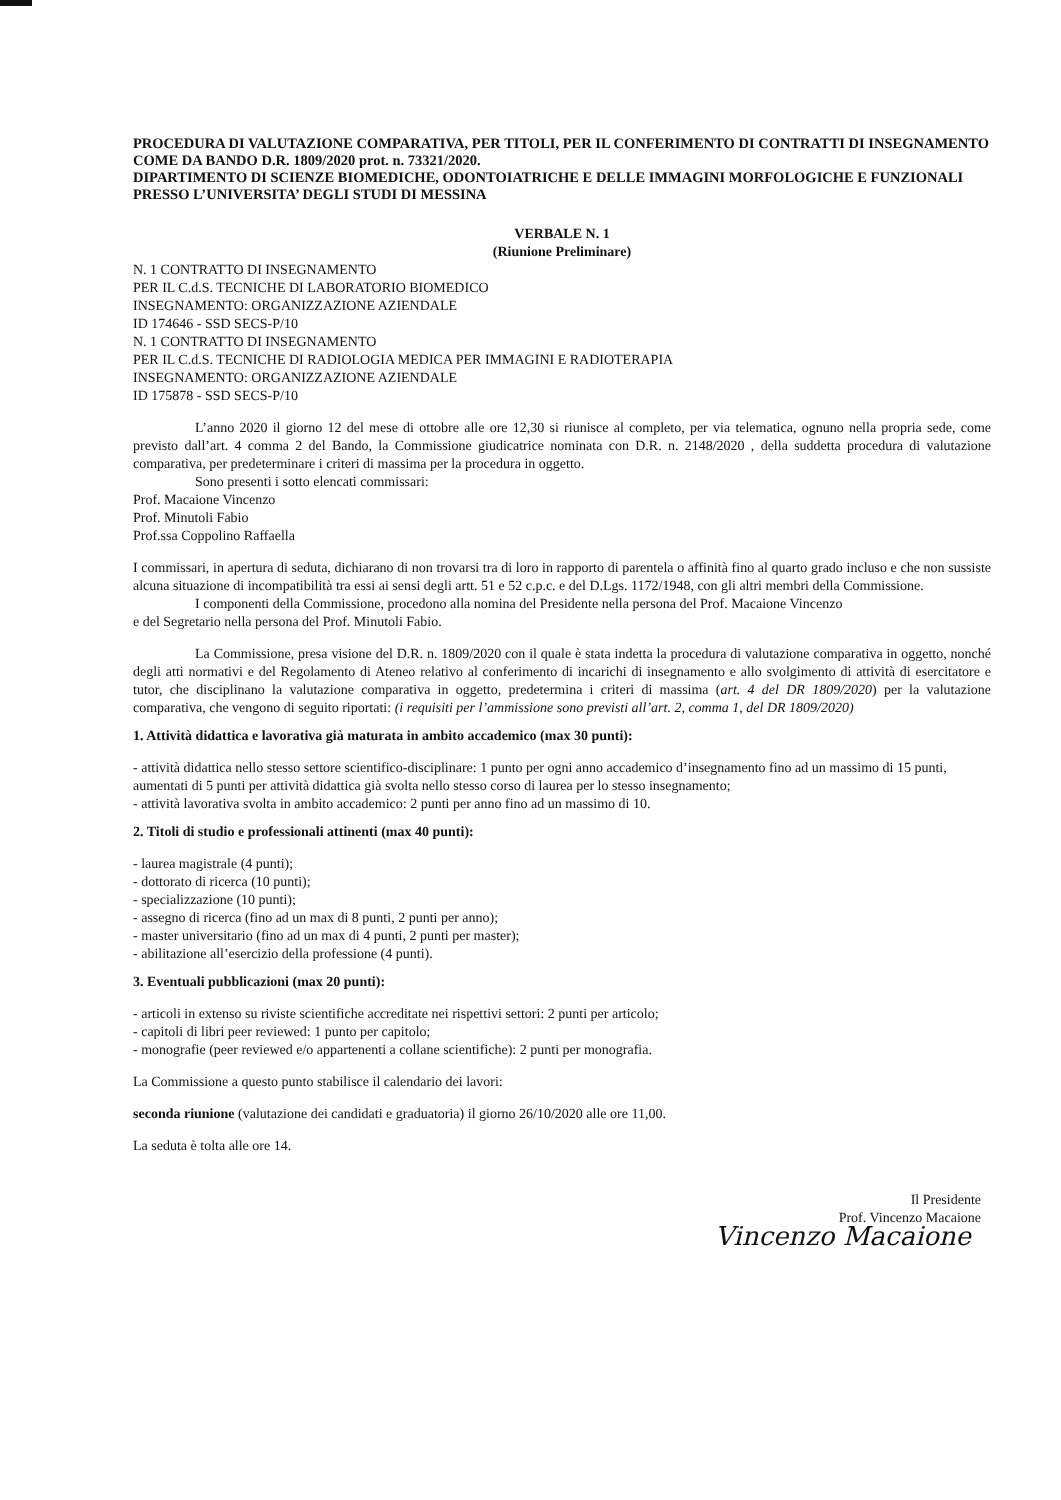PROCEDURA DI VALUTAZIONE COMPARATIVA, PER TITOLI, PER IL CONFERIMENTO DI CONTRATTI DI INSEGNAMENTO COME DA BANDO D.R. 1809/2020 prot. n. 73321/2020.
DIPARTIMENTO DI SCIENZE BIOMEDICHE, ODONTOIATRICHE E DELLE IMMAGINI MORFOLOGICHE E FUNZIONALI PRESSO L’UNIVERSITA’ DEGLI STUDI DI MESSINA
VERBALE N. 1
(Riunione Preliminare)
N. 1 CONTRATTO DI INSEGNAMENTO
PER IL C.d.S. TECNICHE DI LABORATORIO BIOMEDICO
INSEGNAMENTO: ORGANIZZAZIONE AZIENDALE
ID 174646 - SSD SECS-P/10
N. 1 CONTRATTO DI INSEGNAMENTO
PER IL C.d.S. TECNICHE DI RADIOLOGIA MEDICA PER IMMAGINI E RADIOTERAPIA
INSEGNAMENTO: ORGANIZZAZIONE AZIENDALE
ID 175878 - SSD SECS-P/10
L’anno 2020 il giorno 12 del mese di ottobre alle ore 12,30 si riunisce al completo, per via telematica, ognuno nella propria sede, come previsto dall’art. 4 comma 2 del Bando, la Commissione giudicatrice nominata con D.R. n. 2148/2020 , della suddetta procedura di valutazione comparativa, per predeterminare i criteri di massima per la procedura in oggetto.
Sono presenti i sotto elencati commissari:
Prof. Macaione Vincenzo
Prof. Minutoli Fabio
Prof.ssa Coppolino Raffaella
I commissari, in apertura di seduta, dichiarano di non trovarsi tra di loro in rapporto di parentela o affinità fino al quarto grado incluso e che non sussiste alcuna situazione di incompatibilità tra essi ai sensi degli artt. 51 e 52 c.p.c. e del D.Lgs. 1172/1948, con gli altri membri della Commissione.
I componenti della Commissione, procedono alla nomina del Presidente nella persona del Prof. Macaione Vincenzo
e del Segretario nella persona del Prof. Minutoli Fabio.
La Commissione, presa visione del D.R. n. 1809/2020 con il quale è stata indetta la procedura di valutazione comparativa in oggetto, nonché degli atti normativi e del Regolamento di Ateneo relativo al conferimento di incarichi di insegnamento e allo svolgimento di attività di esercitatore e tutor, che disciplinano la valutazione comparativa in oggetto, predetermina i criteri di massima (art. 4 del DR 1809/2020) per la valutazione comparativa, che vengono di seguito riportati: (i requisiti per l’ammissione sono previsti all’art. 2, comma 1, del DR 1809/2020)
1. Attività didattica e lavorativa già maturata in ambito accademico (max 30 punti):
- attività didattica nello stesso settore scientifico-disciplinare: 1 punto per ogni anno accademico d’insegnamento fino ad un massimo di 15 punti, aumentati di 5 punti per attività didattica già svolta nello stesso corso di laurea per lo stesso insegnamento;
- attività lavorativa svolta in ambito accademico: 2 punti per anno fino ad un massimo di 10.
2. Titoli di studio e professionali attinenti (max 40 punti):
- laurea magistrale (4 punti);
- dottorato di ricerca (10 punti);
- specializzazione (10 punti);
- assegno di ricerca (fino ad un max di 8 punti, 2 punti per anno);
- master universitario (fino ad un max di 4 punti, 2 punti per master);
- abilitazione all’esercizio della professione (4 punti).
3. Eventuali pubblicazioni (max 20 punti):
- articoli in extenso su riviste scientifiche accreditate nei rispettivi settori: 2 punti per articolo;
- capitoli di libri peer reviewed: 1 punto per capitolo;
- monografie (peer reviewed e/o appartenenti a collane scientifiche): 2 punti per monografia.
La Commissione a questo punto stabilisce il calendario dei lavori:
seconda riunione (valutazione dei candidati e graduatoria) il giorno 26/10/2020 alle ore 11,00.
La seduta è tolta alle ore 14.
Il Presidente
Prof. Vincenzo Macaione
Vincenzo Macaione